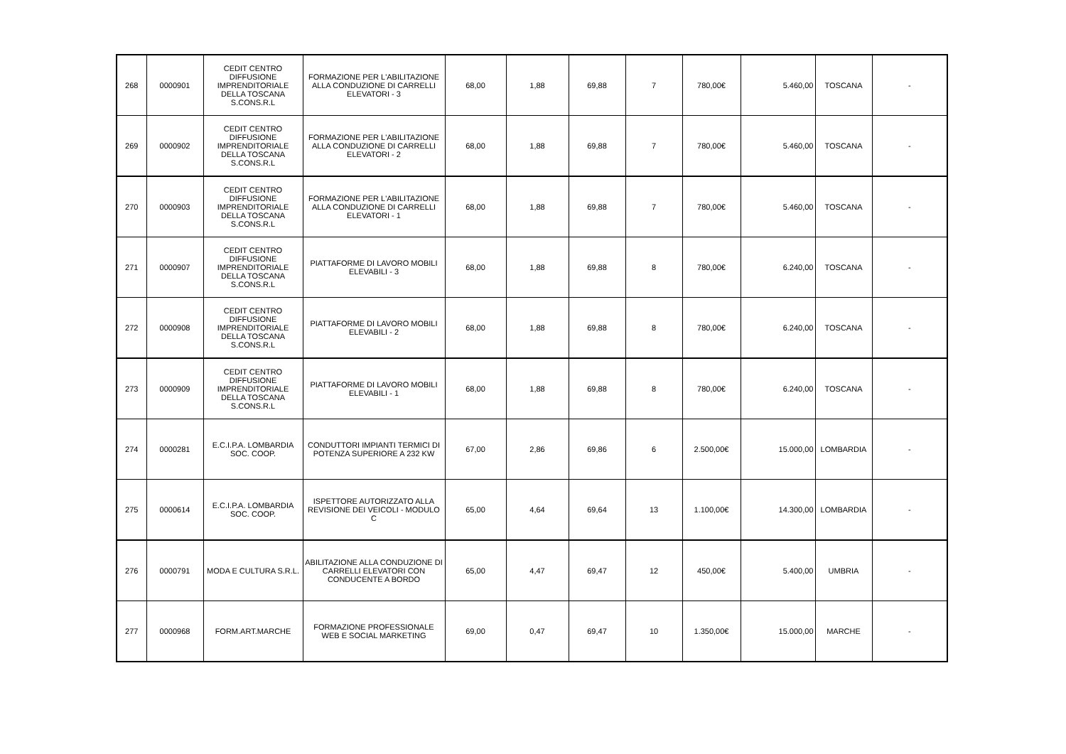| 268 | 0000901 | CEDIT CENTRO DIFFUSIONE IMPRENDITORIALE DELLA TOSCANA S.CONS.R.L | FORMAZIONE PER L'ABILITAZIONE ALLA CONDUZIONE DI CARRELLI ELEVATORI - 3 | 68,00 | 1,88 | 69,88 | 7 | 780,00€ | 5.460,00 | TOSCANA | - |
| 269 | 0000902 | CEDIT CENTRO DIFFUSIONE IMPRENDITORIALE DELLA TOSCANA S.CONS.R.L | FORMAZIONE PER L'ABILITAZIONE ALLA CONDUZIONE DI CARRELLI ELEVATORI - 2 | 68,00 | 1,88 | 69,88 | 7 | 780,00€ | 5.460,00 | TOSCANA | - |
| 270 | 0000903 | CEDIT CENTRO DIFFUSIONE IMPRENDITORIALE DELLA TOSCANA S.CONS.R.L | FORMAZIONE PER L'ABILITAZIONE ALLA CONDUZIONE DI CARRELLI ELEVATORI - 1 | 68,00 | 1,88 | 69,88 | 7 | 780,00€ | 5.460,00 | TOSCANA | - |
| 271 | 0000907 | CEDIT CENTRO DIFFUSIONE IMPRENDITORIALE DELLA TOSCANA S.CONS.R.L | PIATTAFORME DI LAVORO MOBILI ELEVABILI - 3 | 68,00 | 1,88 | 69,88 | 8 | 780,00€ | 6.240,00 | TOSCANA | - |
| 272 | 0000908 | CEDIT CENTRO DIFFUSIONE IMPRENDITORIALE DELLA TOSCANA S.CONS.R.L | PIATTAFORME DI LAVORO MOBILI ELEVABILI - 2 | 68,00 | 1,88 | 69,88 | 8 | 780,00€ | 6.240,00 | TOSCANA | - |
| 273 | 0000909 | CEDIT CENTRO DIFFUSIONE IMPRENDITORIALE DELLA TOSCANA S.CONS.R.L | PIATTAFORME DI LAVORO MOBILI ELEVABILI - 1 | 68,00 | 1,88 | 69,88 | 8 | 780,00€ | 6.240,00 | TOSCANA | - |
| 274 | 0000281 | E.C.I.P.A. LOMBARDIA SOC. COOP. | CONDUTTORI IMPIANTI TERMICI DI POTENZA SUPERIORE A 232 KW | 67,00 | 2,86 | 69,86 | 6 | 2.500,00€ | 15.000,00 | LOMBARDIA | - |
| 275 | 0000614 | E.C.I.P.A. LOMBARDIA SOC. COOP. | ISPETTORE AUTORIZZATO ALLA REVISIONE DEI VEICOLI - MODULO C | 65,00 | 4,64 | 69,64 | 13 | 1.100,00€ | 14.300,00 | LOMBARDIA | - |
| 276 | 0000791 | MODA E CULTURA S.R.L. | ABILITAZIONE ALLA CONDUZIONE DI CARRELLI ELEVATORI CON CONDUCENTE A BORDO | 65,00 | 4,47 | 69,47 | 12 | 450,00€ | 5.400,00 | UMBRIA | - |
| 277 | 0000968 | FORM.ART.MARCHE | FORMAZIONE PROFESSIONALE WEB E SOCIAL MARKETING | 69,00 | 0,47 | 69,47 | 10 | 1.350,00€ | 15.000,00 | MARCHE | - |